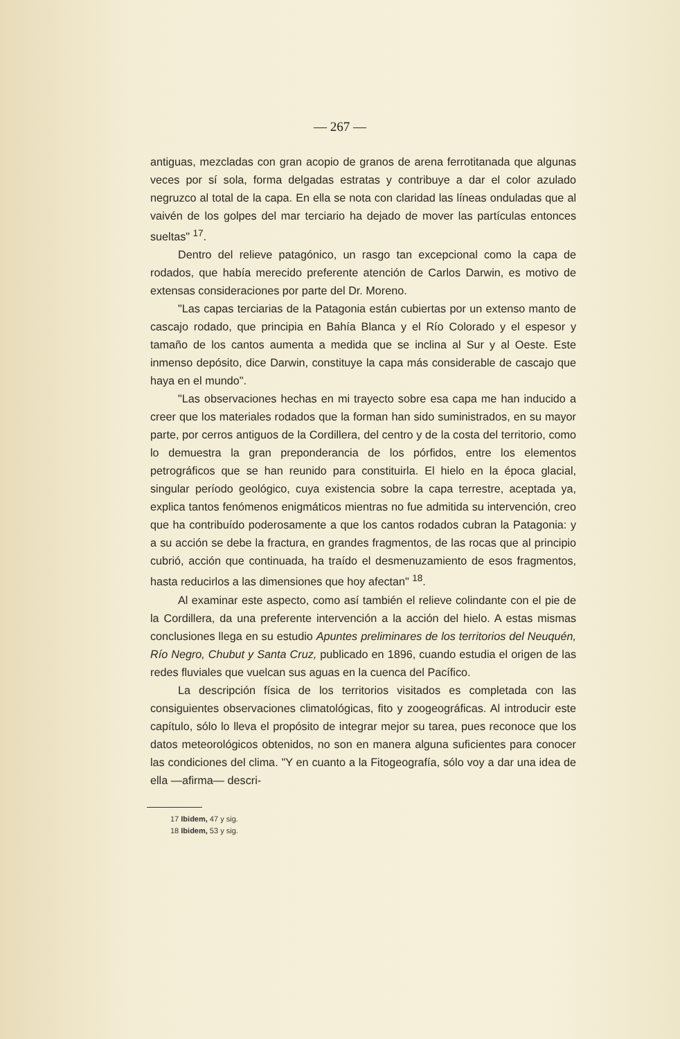— 267 —
antiguas, mezcladas con gran acopio de granos de arena ferrotitanada que algunas veces por sí sola, forma delgadas estratas y contribuye a dar el color azulado negruzco al total de la capa. En ella se nota con claridad las líneas onduladas que al vaivén de los golpes del mar terciario ha dejado de mover las partículas entonces sueltas" <sup>17</sup>.
Dentro del relieve patagónico, un rasgo tan excepcional como la capa de rodados, que había merecido preferente atención de Carlos Darwin, es motivo de extensas consideraciones por parte del Dr. Moreno.
"Las capas terciarias de la Patagonia están cubiertas por un extenso manto de cascajo rodado, que principia en Bahía Blanca y el Río Colorado y el espesor y tamaño de los cantos aumenta a medida que se inclina al Sur y al Oeste. Este inmenso depósito, dice Darwin, constituye la capa más considerable de cascajo que haya en el mundo".
"Las observaciones hechas en mi trayecto sobre esa capa me han inducido a creer que los materiales rodados que la forman han sido suministrados, en su mayor parte, por cerros antiguos de la Cordillera, del centro y de la costa del territorio, como lo demuestra la gran preponderancia de los pórfidos, entre los elementos petrográficos que se han reunido para constituirla. El hielo en la época glacial, singular período geológico, cuya existencia sobre la capa terrestre, aceptada ya, explica tantos fenómenos enigmáticos mientras no fue admitida su intervención, creo que ha contribuído poderosamente a que los cantos rodados cubran la Patagonia: y a su acción se debe la fractura, en grandes fragmentos, de las rocas que al principio cubrió, acción que continuada, ha traído el desmenuzamiento de esos fragmentos, hasta reducirlos a las dimensiones que hoy afectan" <sup>18</sup>.
Al examinar este aspecto, como así también el relieve colindante con el pie de la Cordillera, da una preferente intervención a la acción del hielo. A estas mismas conclusiones llega en su estudio Apuntes preliminares de los territorios del Neuquén, Río Negro, Chubut y Santa Cruz, publicado en 1896, cuando estudia el origen de las redes fluviales que vuelcan sus aguas en la cuenca del Pacífico.
La descripción física de los territorios visitados es completada con las consiguientes observaciones climatológicas, fito y zoogeográficas. Al introducir este capítulo, sólo lo lleva el propósito de integrar mejor su tarea, pues reconoce que los datos meteorológicos obtenidos, no son en manera alguna suficientes para conocer las condiciones del clima. "Y en cuanto a la Fitogeografía, sólo voy a dar una idea de ella —afirma— descri-
17 Ibidem, 47 y sig.
18 Ibidem, 53 y sig.